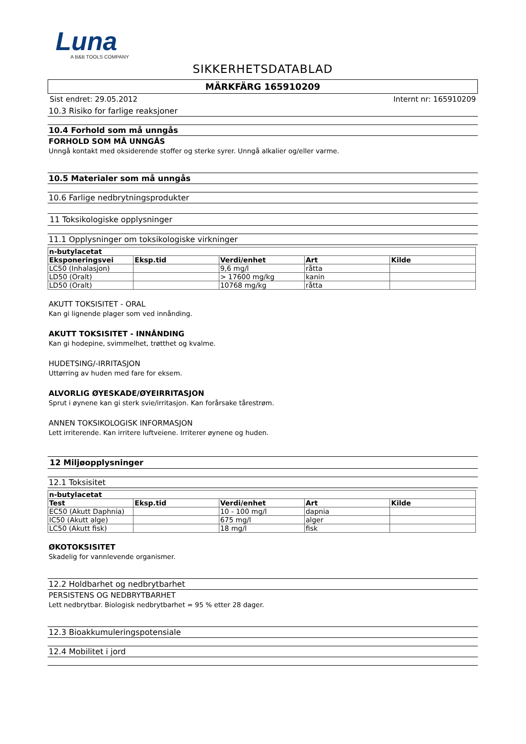Luna
A B&B TOOLS COMPANY
SIKKERHETSDATABLAD
MÄRKFÄRG 165910209
Sist endret: 29.05.2012 Internt nr: 165910209
10.3 Risiko for farlige reaksjoner
10.4 Forhold som må unngås
FORHOLD SOM MÅ UNNGÅS
Unngå kontakt med oksiderende stoffer og sterke syrer. Unngå alkalier og/eller varme.
10.5 Materialer som må unngås
10.6 Farlige nedbrytningsprodukter
11 Toksikologiske opplysninger
11.1 Opplysninger om toksikologiske virkninger
| n-butylacetat | | | | |
| --- | --- | --- | --- | --- |
| Eksponeringsvei | Eksp.tid | Verdi/enhet | Art | Kilde |
| LC50 (Inhalasjon) | | 9,6 mg/l | råtta | |
| LD50 (Oralt) | | > 17600 mg/kg | kanin | |
| LD50 (Oralt) | | 10768 mg/kg | råtta | |
AKUTT TOKSISITET - ORAL
Kan gi lignende plager som ved innånding.
AKUTT TOKSISITET - INNÅNDING
Kan gi hodepine, svimmelhet, trøtthet og kvalme.
HUDETSING/-IRRITASJON
Uttørring av huden med fare for eksem.
ALVORLIG ØYESKADE/ØYEIRRITASJON
Sprut i øynene kan gi sterk svie/irritasjon. Kan forårsake tårestrøm.
ANNEN TOKSIKOLOGISK INFORMASJON
Lett irriterende. Kan irritere luftveiene. Irriterer øynene og huden.
12 Miljøopplysninger
12.1 Toksisitet
| n-butylacetat | | | | |
| --- | --- | --- | --- | --- |
| Test | Eksp.tid | Verdi/enhet | Art | Kilde |
| EC50 (Akutt Daphnia) | | 10 - 100 mg/l | dapnia | |
| IC50 (Akutt alge) | | 675 mg/l | alger | |
| LC50 (Akutt fisk) | | 18 mg/l | fisk | |
ØKOTOKSISITET
Skadelig for vannlevende organismer.
12.2 Holdbarhet og nedbrytbarhet
PERSISTENS OG NEDBRYTBARHET
Lett nedbrytbar. Biologisk nedbrytbarhet = 95 % etter 28 dager.
12.3 Bioakkumuleringspotensiale
12.4 Mobilitet i jord